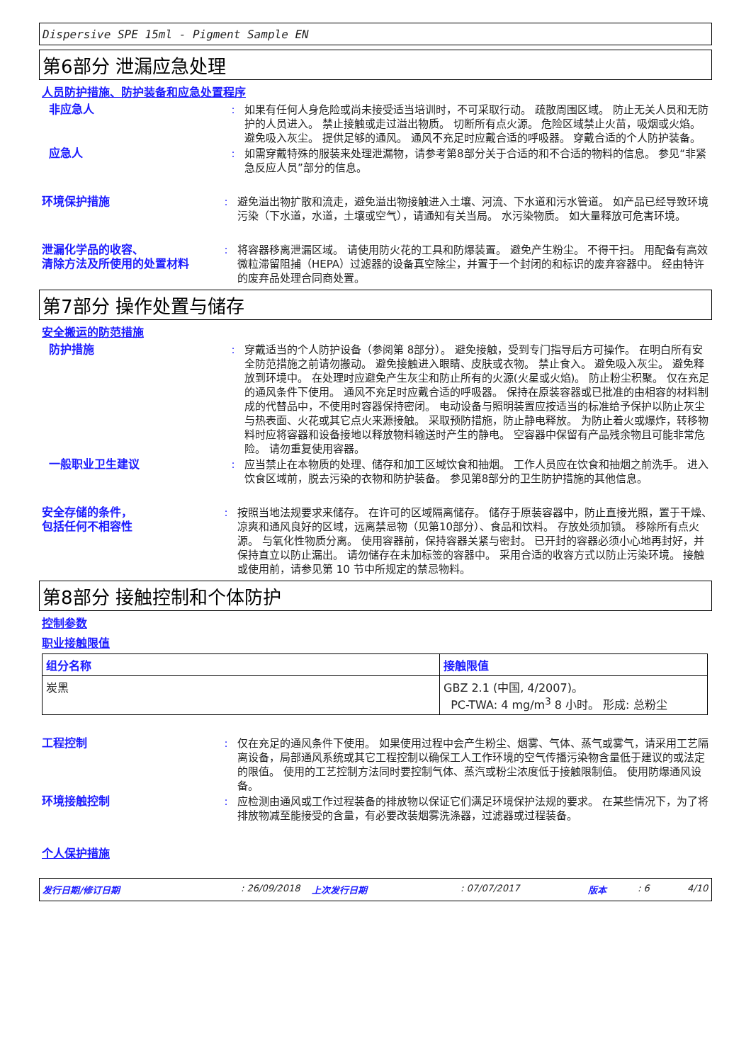Dispersive SPE 15ml - Pigment Sample EN
第6部分 泄漏应急处理
人员防护措施、防护装备和应急处置程序
非应急人 : 如果有任何人身危险或尚未接受适当培训时，不可采取行动。 疏散周围区域。 防止无关人员和无防护的人员进入。 禁止接触或走过溢出物质。 切断所有点火源。 危险区域禁止火苗，吸烟或火焰。 避免吸入灰尘。 提供足够的通风。 通风不充足时应戴合适的呼吸器。 穿戴合适的个人防护装备。
应急人 : 如需穿戴特殊的服装来处理泄漏物，请参考第8部分关于合适的和不合适的物料的信息。 参见“非紧急反应人员”部分的信息。
环境保护措施 : 避免溢出物扩散和流走，避免溢出物接触进入土壤、河流、下水道和污水管道。 如产品已经导致环境污染（下水道，水道，土壤或空气），请通知有关当局。 水污染物质。 如大量释放可危害环境。
泄漏化学品的收容、
清除方法及所使用的处置材料
: 将容器移离泄漏区域。 请使用防火花的工具和防爆装置。 避免产生粉尘。 不得干扫。 用配备有高效微粒滞留阻捕（HEPA）过滤器的设备真空除尘，并置于一个封闭的和标识的废弃容器中。 经由特许的废弃品处理合同商处置。
第7部分 操作处置与储存
安全搬运的防范措施
防护措施 : 穿戴适当的个人防护设备（参阅第 8部分）。 避免接触，受到专门指导后方可操作。 在明白所有安全防范措施之前请勿搬动。 避免接触进入眼睛、皮肤或衣物。 禁止食入。 避免吸入灰尘。 避免释放到环境中。 在处理时应避免产生灰尘和防止所有的火源(火星或火焰)。 防止粉尘积聚。 仅在充足的通风条件下使用。 通风不充足时应戴合适的呼吸器。 保持在原装容器或已批准的由相容的材料制成的代替品中，不使用时容器保持密闭。 电动设备与照明装置应按适当的标准给予保护以防止灰尘与热表面、火花或其它点火来源接触。 采取预防措施，防止静电释放。 为防止着火或爆炸，转移物料时应将容器和设备接地以释放物料输送时产生的静电。 空容器中保留有产品残余物且可能非常危险。 请勿重复使用容器。
一般职业卫生建议 : 应当禁止在本物质的处理、储存和加工区域饮食和抽烟。 工作人员应在饮食和抽烟之前洗手。 进入饮食区域前，脱去污染的衣物和防护装备。 参见第8部分的卫生防护措施的其他信息。
安全存储的条件，
包括任何不相容性
: 按照当地法规要求来储存。 在许可的区域隔离储存。 储存于原装容器中，防止直接光照，置于干燥、凉爽和通风良好的区域，远离禁忌物（见第10部分）、食品和饮料。 存放处须加锁。 移除所有点火源。 与氧化性物质分离。 使用容器前，保持容器关紧与密封。 已开封的容器必须小心地再封好，并保持直立以防止漏出。 请勿储存在未加标签的容器中。 采用合适的收容方式以防止污染环境。 接触或使用前，请参见第 10 节中所规定的禁忌物料。
第8部分 接触控制和个体防护
控制参数
职业接触限值
| 组分名称 | 接触限值 |
| --- | --- |
| 炭黑 | GBZ 2.1 (中国, 4/2007)。 PC-TWA: 4 mg/m<sup>3</sup> 8 小时。 形成: 总粉尘 |
工程控制 : 仅在充足的通风条件下使用。 如果使用过程中会产生粉尘、烟雾、气体、蒸气或雾气，请采用工艺隔离设备，局部通风系统或其它工程控制以确保工人工作环境的空气传播污染物含量低于建议的或法定的限值。 使用的工艺控制方法同时要控制气体、蒸汽或粉尘浓度低于接触限制值。 使用防爆通风设备。
环境接触控制 : 应检测由通风或工作过程装备的排放物以保证它们满足环境保护法规的要求。 在某些情况下，为了将排放物减至能接受的含量，有必要改装烟雾洗涤器，过滤器或过程装备。
个人保护措施
发行日期/修订日期: 26/09/2018 上次发行日期: 07/07/2017 版本: 6 4/10